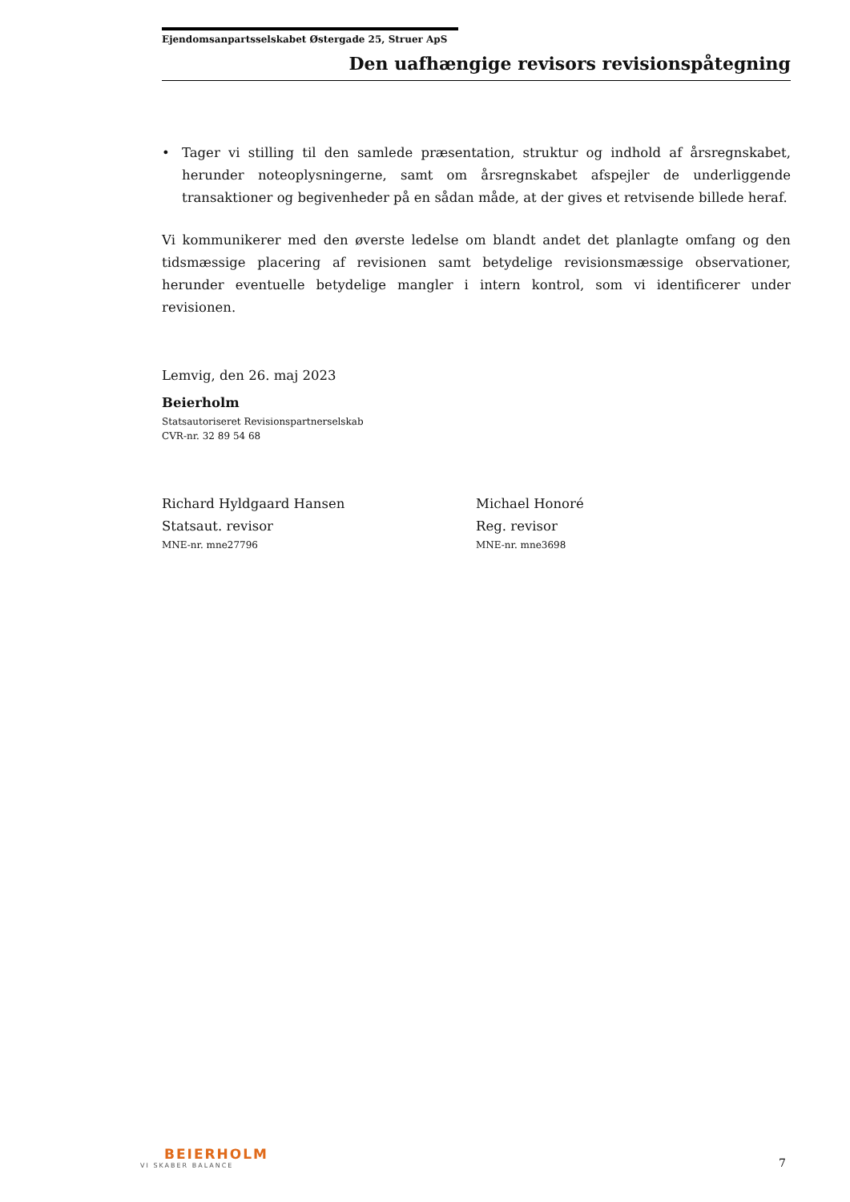Ejendomsanpartsselskabet Østergade 25, Struer ApS
Den uafhængige revisors revisionspåtegning
• Tager vi stilling til den samlede præsentation, struktur og indhold af årsregnskabet, herunder noteoplysningerne, samt om årsregnskabet afspejler de underliggende transaktioner og begivenheder på en sådan måde, at der gives et retvisende billede heraf.
Vi kommunikerer med den øverste ledelse om blandt andet det planlagte omfang og den tidsmæssige placering af revisionen samt betydelige revisionsmæssige observationer, herunder eventuelle betydelige mangler i intern kontrol, som vi identificerer under revisionen.
Lemvig, den 26. maj 2023
Beierholm
Statsautoriseret Revisionspartnerselskab
CVR-nr. 32 89 54 68
Richard Hyldgaard Hansen
Statsaut. revisor
MNE-nr. mne27796
Michael Honoré
Reg. revisor
MNE-nr. mne3698
BEIERHOLM
VI SKABER BALANCE
7